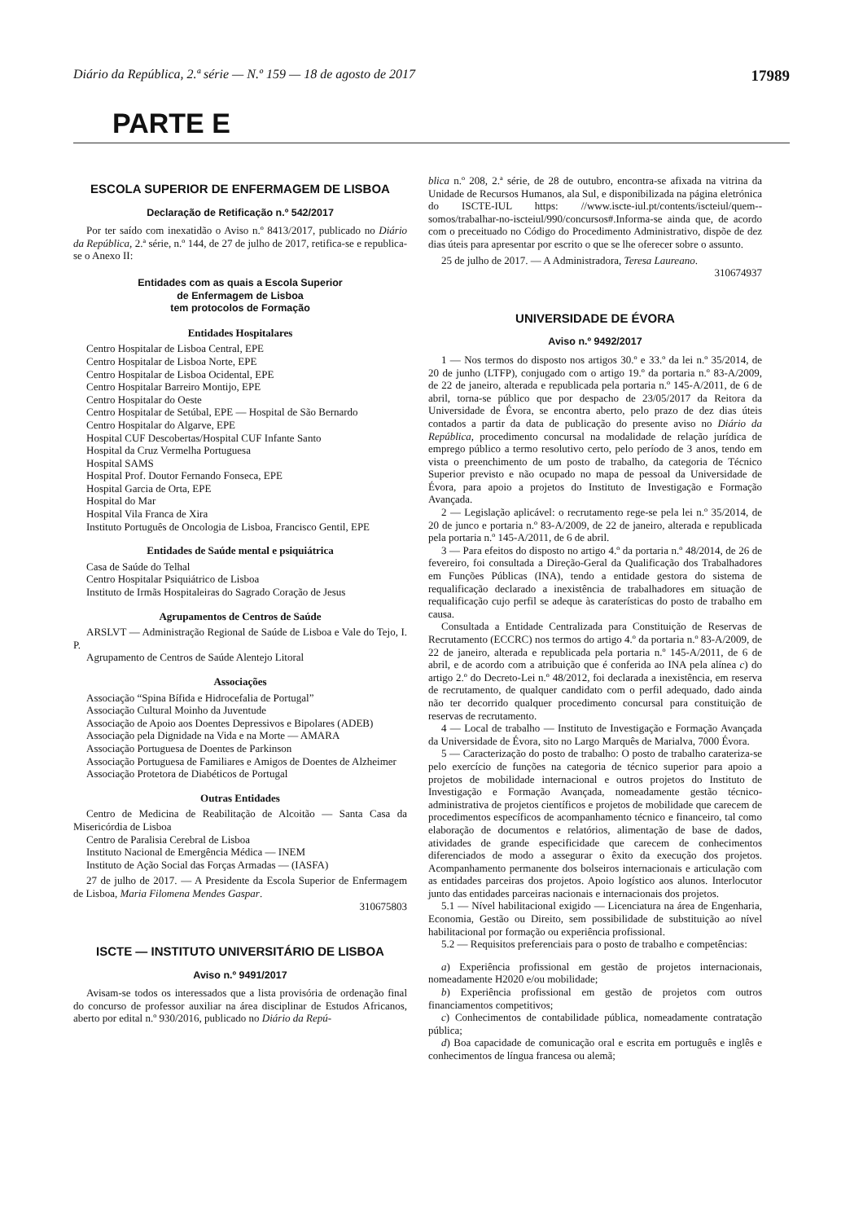Diário da República, 2.ª série — N.º 159 — 18 de agosto de 2017 17989
PARTE E
ESCOLA SUPERIOR DE ENFERMAGEM DE LISBOA
Declaração de Retificação n.º 542/2017
Por ter saído com inexatidão o Aviso n.º 8413/2017, publicado no Diário da República, 2.ª série, n.º 144, de 27 de julho de 2017, retifica-se e republica-se o Anexo II:
Entidades com as quais a Escola Superior
de Enfermagem de Lisboa
tem protocolos de Formação
Entidades Hospitalares
Centro Hospitalar de Lisboa Central, EPE
Centro Hospitalar de Lisboa Norte, EPE
Centro Hospitalar de Lisboa Ocidental, EPE
Centro Hospitalar Barreiro Montijo, EPE
Centro Hospitalar do Oeste
Centro Hospitalar de Setúbal, EPE — Hospital de São Bernardo
Centro Hospitalar do Algarve, EPE
Hospital CUF Descobertas/Hospital CUF Infante Santo
Hospital da Cruz Vermelha Portuguesa
Hospital SAMS
Hospital Prof. Doutor Fernando Fonseca, EPE
Hospital Garcia de Orta, EPE
Hospital do Mar
Hospital Vila Franca de Xira
Instituto Português de Oncologia de Lisboa, Francisco Gentil, EPE
Entidades de Saúde mental e psiquiátrica
Casa de Saúde do Telhal
Centro Hospitalar Psiquiátrico de Lisboa
Instituto de Irmãs Hospitaleiras do Sagrado Coração de Jesus
Agrupamentos de Centros de Saúde
ARSLVT — Administração Regional de Saúde de Lisboa e Vale do Tejo, I. P.
Agrupamento de Centros de Saúde Alentejo Litoral
Associações
Associação “Spina Bífida e Hidrocefalia de Portugal”
Associação Cultural Moinho da Juventude
Associação de Apoio aos Doentes Depressivos e Bipolares (ADEB)
Associação pela Dignidade na Vida e na Morte — AMARA
Associação Portuguesa de Doentes de Parkinson
Associação Portuguesa de Familiares e Amigos de Doentes de Alzheimer
Associação Protetora de Diabéticos de Portugal
Outras Entidades
Centro de Medicina de Reabilitação de Alcoitão — Santa Casa da Misericórdia de Lisboa
Centro de Paralisia Cerebral de Lisboa
Instituto Nacional de Emergência Médica — INEM
Instituto de Ação Social das Forças Armadas — (IASFA)
27 de julho de 2017. — A Presidente da Escola Superior de Enfermagem de Lisboa, Maria Filomena Mendes Gaspar.
310675803
ISCTE — INSTITUTO UNIVERSITÁRIO DE LISBOA
Aviso n.º 9491/2017
Avisam-se todos os interessados que a lista provisória de ordenação final do concurso de professor auxiliar na área disciplinar de Estudos Africanos, aberto por edital n.º 930/2016, publicado no Diário da Repú-
blica n.º 208, 2.ª série, de 28 de outubro, encontra-se afixada na vitrina da Unidade de Recursos Humanos, ala Sul, e disponibilizada na página eletrónica do ISCTE-IUL https: //www.iscte-iul.pt/contents/iscteiul/quem--somos/trabalhar-no-iscteiul/990/concursos#.Informa-se ainda que, de acordo com o preceituado no Código do Procedimento Administrativo, dispõe de dez dias úteis para apresentar por escrito o que se lhe oferecer sobre o assunto.
25 de julho de 2017. — A Administradora, Teresa Laureano.
310674937
UNIVERSIDADE DE ÉVORA
Aviso n.º 9492/2017
1 — Nos termos do disposto nos artigos 30.º e 33.º da lei n.º 35/2014, de 20 de junho (LTFP), conjugado com o artigo 19.º da portaria n.º 83-A/2009, de 22 de janeiro, alterada e republicada pela portaria n.º 145-A/2011, de 6 de abril, torna-se público que por despacho de 23/05/2017 da Reitora da Universidade de Évora, se encontra aberto, pelo prazo de dez dias úteis contados a partir da data de publicação do presente aviso no Diário da República, procedimento concursal na modalidade de relação jurídica de emprego público a termo resolutivo certo, pelo período de 3 anos, tendo em vista o preenchimento de um posto de trabalho, da categoria de Técnico Superior previsto e não ocupado no mapa de pessoal da Universidade de Évora, para apoio a projetos do Instituto de Investigação e Formação Avançada.
2 — Legislação aplicável: o recrutamento rege-se pela lei n.º 35/2014, de 20 de junco e portaria n.º 83-A/2009, de 22 de janeiro, alterada e republicada pela portaria n.º 145-A/2011, de 6 de abril.
3 — Para efeitos do disposto no artigo 4.º da portaria n.º 48/2014, de 26 de fevereiro, foi consultada a Direção-Geral da Qualificação dos Trabalhadores em Funções Públicas (INA), tendo a entidade gestora do sistema de requalificação declarado a inexistência de trabalhadores em situação de requalificação cujo perfil se adeque às caraterísticas do posto de trabalho em causa.
Consultada a Entidade Centralizada para Constituição de Reservas de Recrutamento (ECCRC) nos termos do artigo 4.º da portaria n.º 83-A/2009, de 22 de janeiro, alterada e republicada pela portaria n.º 145-A/2011, de 6 de abril, e de acordo com a atribuição que é conferida ao INA pela alínea c) do artigo 2.º do Decreto-Lei n.º 48/2012, foi declarada a inexistência, em reserva de recrutamento, de qualquer candidato com o perfil adequado, dado ainda não ter decorrido qualquer procedimento concursal para constituição de reservas de recrutamento.
4 — Local de trabalho — Instituto de Investigação e Formação Avançada da Universidade de Évora, sito no Largo Marquês de Marialva, 7000 Évora.
5 — Caracterização do posto de trabalho: O posto de trabalho carateriza-se pelo exercício de funções na categoria de técnico superior para apoio a projetos de mobilidade internacional e outros projetos do Instituto de Investigação e Formação Avançada, nomeadamente gestão técnico-administrativa de projetos científicos e projetos de mobilidade que carecem de procedimentos específicos de acompanhamento técnico e financeiro, tal como elaboração de documentos e relatórios, alimentação de base de dados, atividades de grande especificidade que carecem de conhecimentos diferenciados de modo a assegurar o êxito da execução dos projetos. Acompanhamento permanente dos bolseiros internacionais e articulação com as entidades parceiras dos projetos. Apoio logístico aos alunos. Interlocutor junto das entidades parceiras nacionais e internacionais dos projetos.
5.1 — Nível habilitacional exigido — Licenciatura na área de Engenharia, Economia, Gestão ou Direito, sem possibilidade de substituição ao nível habilitacional por formação ou experiência profissional.
5.2 — Requisitos preferenciais para o posto de trabalho e competências:
a) Experiência profissional em gestão de projetos internacionais, nomeadamente H2020 e/ou mobilidade;
b) Experiência profissional em gestão de projetos com outros financiamentos competitivos;
c) Conhecimentos de contabilidade pública, nomeadamente contratação pública;
d) Boa capacidade de comunicação oral e escrita em português e inglês e conhecimentos de língua francesa ou alemã;